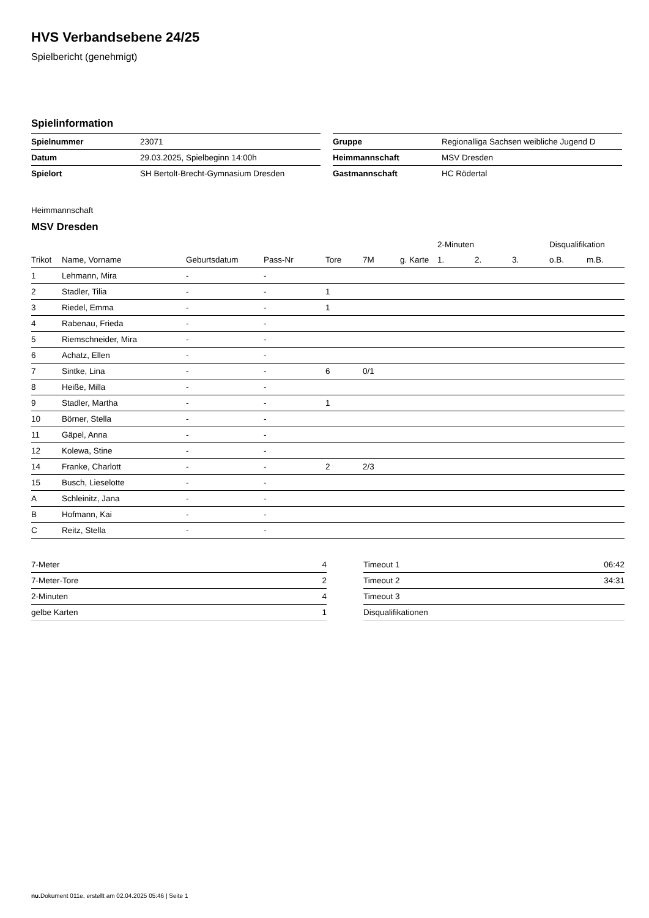HVS Verbandsebene 24/25
Spielbericht (genehmigt)
Spielinformation
| Spielnummer | 23071 |
| Datum | 29.03.2025, Spielbeginn 14:00h |
| Spielort | SH Bertolt-Brecht-Gymnasium Dresden |
| Gruppe | Regionalliga Sachsen weibliche Jugend D |
| Heimmannschaft | MSV Dresden |
| Gastmannschaft | HC Rödertal |
Heimmannschaft
MSV Dresden
| | | | | | | | 2-Minuten | | | Disqualifikation | |
| --- | --- | --- | --- | --- | --- | --- | --- | --- | --- | --- | --- |
| Trikot | Name, Vorname | Geburtsdatum | Pass-Nr | Tore | 7M | g. Karte | 1. | 2. | 3. | o.B. | m.B. |
| 1 | Lehmann, Mira | - | - | | | | | | | | |
| 2 | Stadler, Tilia | - | - | 1 | | | | | | | |
| 3 | Riedel, Emma | - | - | 1 | | | | | | | |
| 4 | Rabenau, Frieda | - | - | | | | | | | | |
| 5 | Riemschneider, Mira | - | - | | | | | | | | |
| 6 | Achatz, Ellen | - | - | | | | | | | | |
| 7 | Sintke, Lina | - | - | 6 | 0/1 | | | | | | |
| 8 | Heiße, Milla | - | - | | | | | | | | |
| 9 | Stadler, Martha | - | - | 1 | | | | | | | |
| 10 | Börner, Stella | - | - | | | | | | | | |
| 11 | Gäpel, Anna | - | - | | | | | | | | |
| 12 | Kolewa, Stine | - | - | | | | | | | | |
| 14 | Franke, Charlott | - | - | 2 | 2/3 | | | | | | |
| 15 | Busch, Lieselotte | - | - | | | | | | | | |
| A | Schleinitz, Jana | - | - | | | | | | | | |
| B | Hofmann, Kai | - | - | | | | | | | | |
| C | Reitz, Stella | - | - | | | | | | | | |
| 7-Meter | 4 |
| 7-Meter-Tore | 2 |
| 2-Minuten | 4 |
| gelbe Karten | 1 |
| Timeout 1 | 06:42 |
| Timeout 2 | 34:31 |
| Timeout 3 | |
| Disqualifikationen | |
nu.Dokument 011e, erstellt am 02.04.2025 05:46 | Seite 1